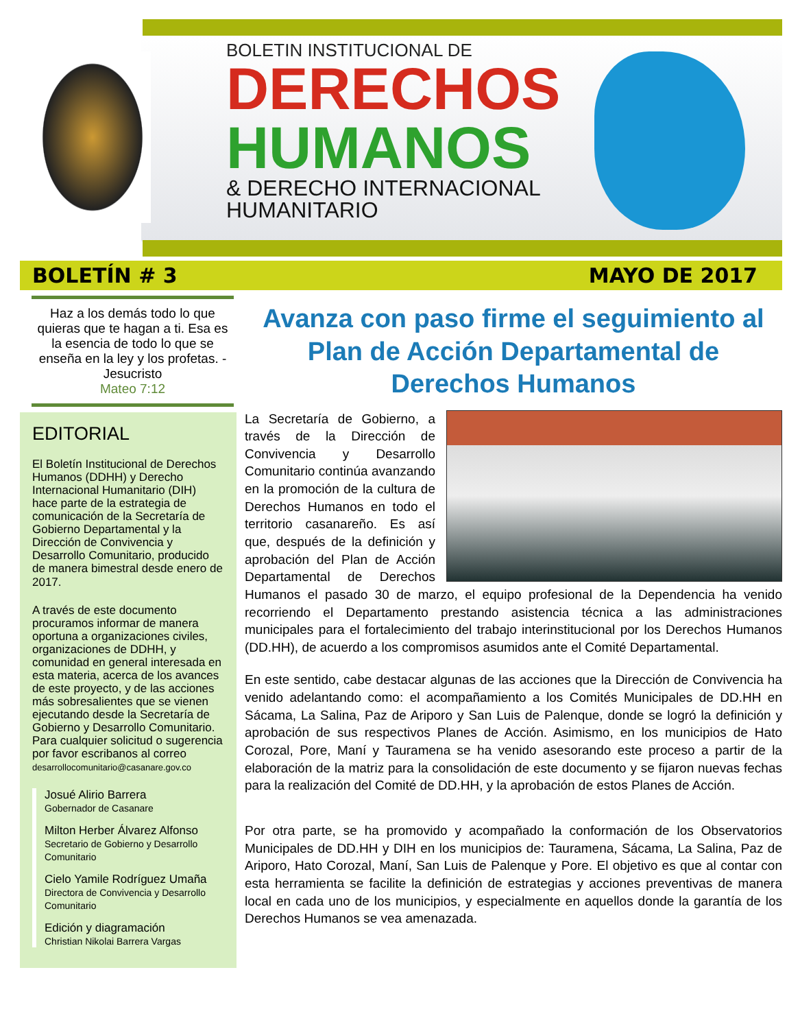BOLETIN INSTITUCIONAL DE
DERECHOS
HUMANOS
& DERECHO INTERNACIONAL
HUMANITARIO
BOLETÍN # 3 MAYO DE 2017
Haz a los demás todo lo que quieras que te hagan a ti. Esa es la esencia de todo lo que se enseña en la ley y los profetas. - Jesucristo
Mateo 7:12
EDITORIAL
El Boletín Institucional de Derechos Humanos (DDHH) y Derecho Internacional Humanitario (DIH) hace parte de la estrategia de comunicación de la Secretaría de Gobierno Departamental y la Dirección de Convivencia y Desarrollo Comunitario, producido de manera bimestral desde enero de 2017.
A través de este documento procuramos informar de manera oportuna a organizaciones civiles, organizaciones de DDHH, y comunidad en general interesada en esta materia, acerca de los avances de este proyecto, y de las acciones más sobresalientes que se vienen ejecutando desde la Secretaría de Gobierno y Desarrollo Comunitario. Para cualquier solicitud o sugerencia por favor escribanos al correo desarrollocomunitario@casanare.gov.co
Josué Alirio Barrera
Gobernador de Casanare
Milton Herber Álvarez Alfonso
Secretario de Gobierno y Desarrollo Comunitario
Cielo Yamile Rodríguez Umaña
Directora de Convivencia y Desarrollo Comunitario
Edición y diagramación
Christian Nikolai Barrera Vargas
Avanza con paso firme el seguimiento al Plan de Acción Departamental de Derechos Humanos
La Secretaría de Gobierno, a través de la Dirección de Convivencia y Desarrollo Comunitario continúa avanzando en la promoción de la cultura de Derechos Humanos en todo el territorio casanareño. Es así que, después de la definición y aprobación del Plan de Acción Departamental de Derechos Humanos el pasado 30 de marzo, el equipo profesional de la Dependencia ha venido recorriendo el Departamento prestando asistencia técnica a las administraciones municipales para el fortalecimiento del trabajo interinstitucional por los Derechos Humanos (DD.HH), de acuerdo a los compromisos asumidos ante el Comité Departamental.
En este sentido, cabe destacar algunas de las acciones que la Dirección de Convivencia ha venido adelantando como: el acompañamiento a los Comités Municipales de DD.HH en Sácama, La Salina, Paz de Ariporo y San Luis de Palenque, donde se logró la definición y aprobación de sus respectivos Planes de Acción. Asimismo, en los municipios de Hato Corozal, Pore, Maní y Tauramena se ha venido asesorando este proceso a partir de la elaboración de la matriz para la consolidación de este documento y se fijaron nuevas fechas para la realización del Comité de DD.HH, y la aprobación de estos Planes de Acción.
Por otra parte, se ha promovido y acompañado la conformación de los Observatorios Municipales de DD.HH y DIH en los municipios de: Tauramena, Sácama, La Salina, Paz de Ariporo, Hato Corozal, Maní, San Luis de Palenque y Pore. El objetivo es que al contar con esta herramienta se facilite la definición de estrategias y acciones preventivas de manera local en cada uno de los municipios, y especialmente en aquellos donde la garantía de los Derechos Humanos se vea amenazada.